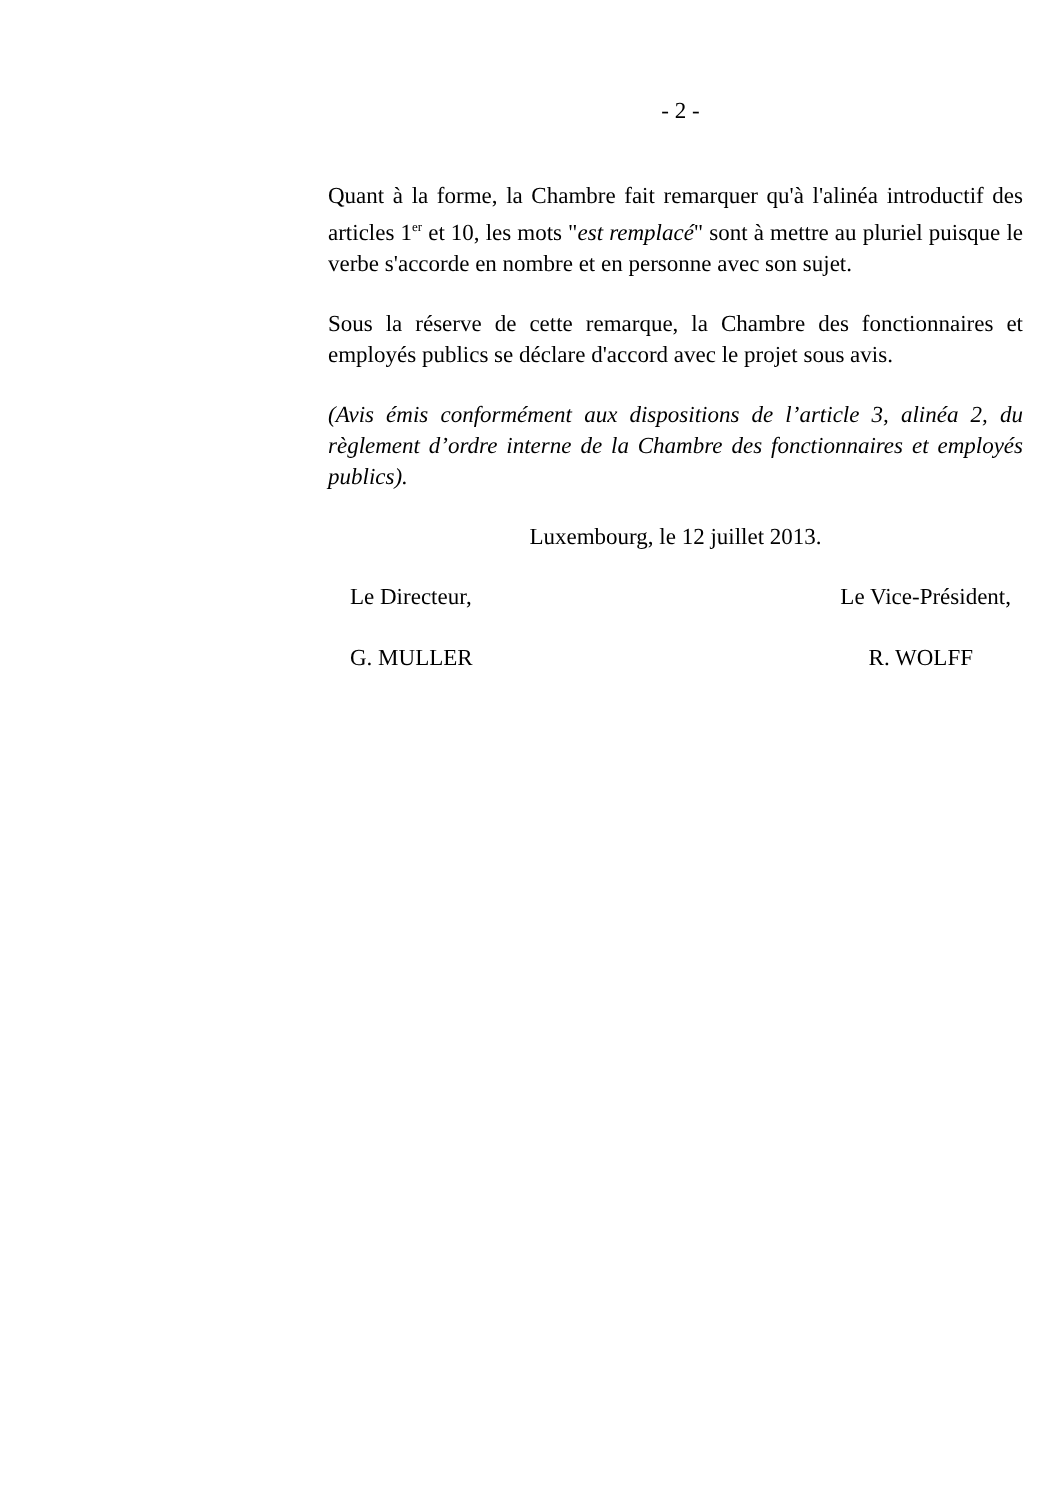- 2 -
Quant à la forme, la Chambre fait remarquer qu'à l'alinéa introductif des articles 1<sup>er</sup> et 10, les mots "est remplacé" sont à mettre au pluriel puisque le verbe s'accorde en nombre et en personne avec son sujet.
Sous la réserve de cette remarque, la Chambre des fonctionnaires et employés publics se déclare d'accord avec le projet sous avis.
(Avis émis conformément aux dispositions de l’article 3, alinéa 2, du règlement d’ordre interne de la Chambre des fonctionnaires et employés publics).
Luxembourg, le 12 juillet 2013.
Le Directeur, Le Vice-Président,
G. MULLER R. WOLFF